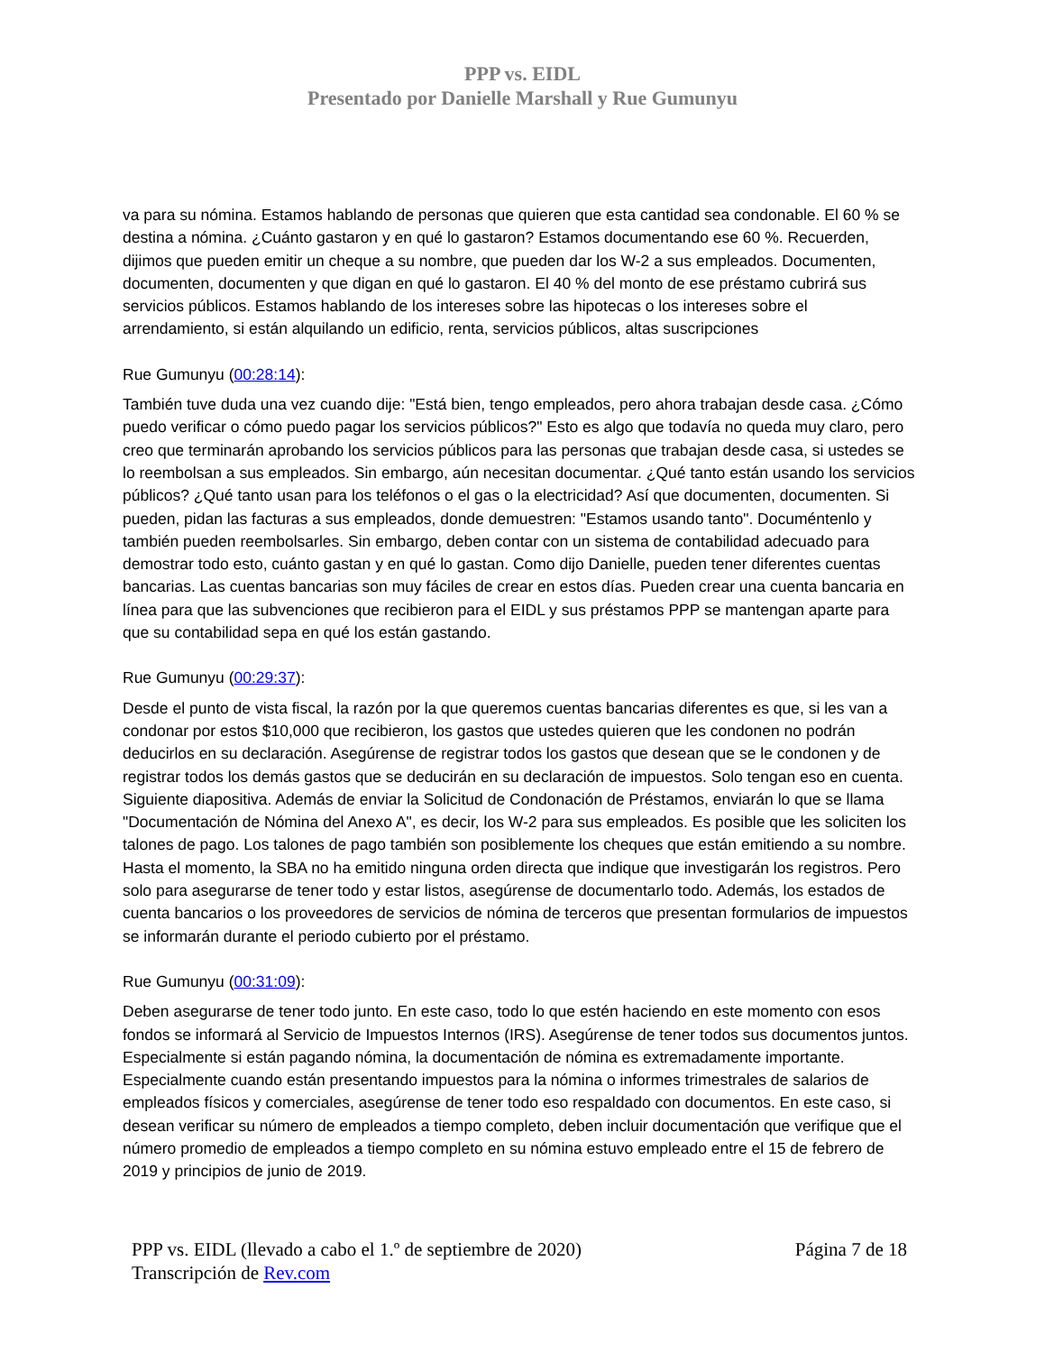PPP vs. EIDL
Presentado por Danielle Marshall y Rue Gumunyu
va para su nómina. Estamos hablando de personas que quieren que esta cantidad sea condonable. El 60 % se destina a nómina. ¿Cuánto gastaron y en qué lo gastaron? Estamos documentando ese 60 %. Recuerden, dijimos que pueden emitir un cheque a su nombre, que pueden dar los W-2 a sus empleados. Documenten, documenten, documenten y que digan en qué lo gastaron. El 40 % del monto de ese préstamo cubrirá sus servicios públicos. Estamos hablando de los intereses sobre las hipotecas o los intereses sobre el arrendamiento, si están alquilando un edificio, renta, servicios públicos, altas suscripciones
Rue Gumunyu (00:28:14):
También tuve duda una vez cuando dije: "Está bien, tengo empleados, pero ahora trabajan desde casa. ¿Cómo puedo verificar o cómo puedo pagar los servicios públicos?" Esto es algo que todavía no queda muy claro, pero creo que terminarán aprobando los servicios públicos para las personas que trabajan desde casa, si ustedes se lo reembolsan a sus empleados. Sin embargo, aún necesitan documentar. ¿Qué tanto están usando los servicios públicos? ¿Qué tanto usan para los teléfonos o el gas o la electricidad? Así que documenten, documenten. Si pueden, pidan las facturas a sus empleados, donde demuestren: "Estamos usando tanto". Documéntenlo y también pueden reembolsarles. Sin embargo, deben contar con un sistema de contabilidad adecuado para demostrar todo esto, cuánto gastan y en qué lo gastan. Como dijo Danielle, pueden tener diferentes cuentas bancarias. Las cuentas bancarias son muy fáciles de crear en estos días. Pueden crear una cuenta bancaria en línea para que las subvenciones que recibieron para el EIDL y sus préstamos PPP se mantengan aparte para que su contabilidad sepa en qué los están gastando.
Rue Gumunyu (00:29:37):
Desde el punto de vista fiscal, la razón por la que queremos cuentas bancarias diferentes es que, si les van a condonar por estos $10,000 que recibieron, los gastos que ustedes quieren que les condonen no podrán deducirlos en su declaración. Asegúrense de registrar todos los gastos que desean que se le condonen y de registrar todos los demás gastos que se deducirán en su declaración de impuestos. Solo tengan eso en cuenta. Siguiente diapositiva. Además de enviar la Solicitud de Condonación de Préstamos, enviarán lo que se llama "Documentación de Nómina del Anexo A", es decir, los W-2 para sus empleados. Es posible que les soliciten los talones de pago. Los talones de pago también son posiblemente los cheques que están emitiendo a su nombre. Hasta el momento, la SBA no ha emitido ninguna orden directa que indique que investigarán los registros. Pero solo para asegurarse de tener todo y estar listos, asegúrense de documentarlo todo. Además, los estados de cuenta bancarios o los proveedores de servicios de nómina de terceros que presentan formularios de impuestos se informarán durante el periodo cubierto por el préstamo.
Rue Gumunyu (00:31:09):
Deben asegurarse de tener todo junto. En este caso, todo lo que estén haciendo en este momento con esos fondos se informará al Servicio de Impuestos Internos (IRS). Asegúrense de tener todos sus documentos juntos. Especialmente si están pagando nómina, la documentación de nómina es extremadamente importante. Especialmente cuando están presentando impuestos para la nómina o informes trimestrales de salarios de empleados físicos y comerciales, asegúrense de tener todo eso respaldado con documentos. En este caso, si desean verificar su número de empleados a tiempo completo, deben incluir documentación que verifique que el número promedio de empleados a tiempo completo en su nómina estuvo empleado entre el 15 de febrero de 2019 y principios de junio de 2019.
PPP vs. EIDL (llevado a cabo el 1.º de septiembre de 2020) Página 7 de 18
Transcripción de Rev.com